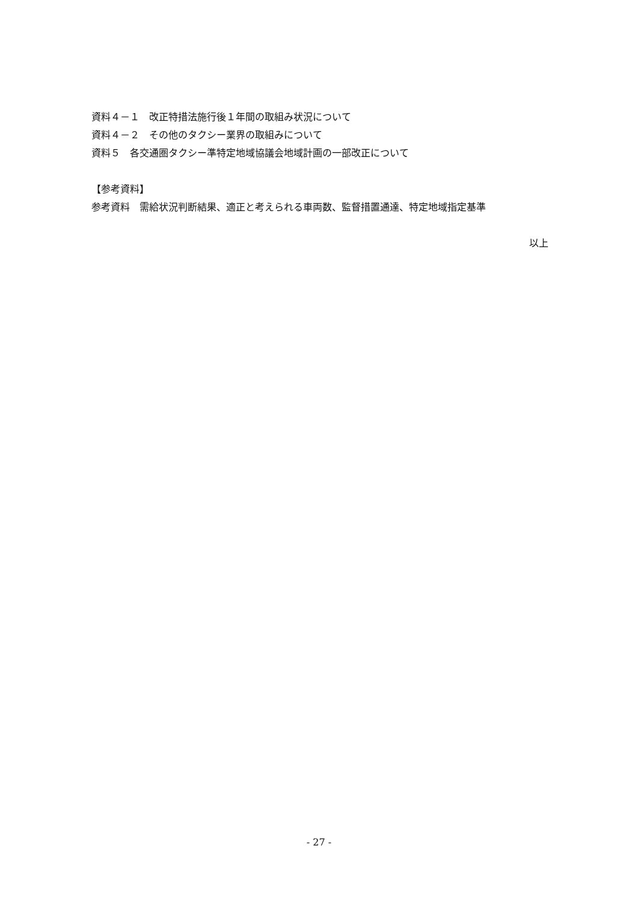資料４－１　改正特措法施行後１年間の取組み状況について
資料４－２　その他のタクシー業界の取組みについて
資料５　各交通圏タクシー準特定地域協議会地域計画の一部改正について
【参考資料】
参考資料　需給状況判断結果、適正と考えられる車両数、監督措置通達、特定地域指定基準
以上
- 27 -